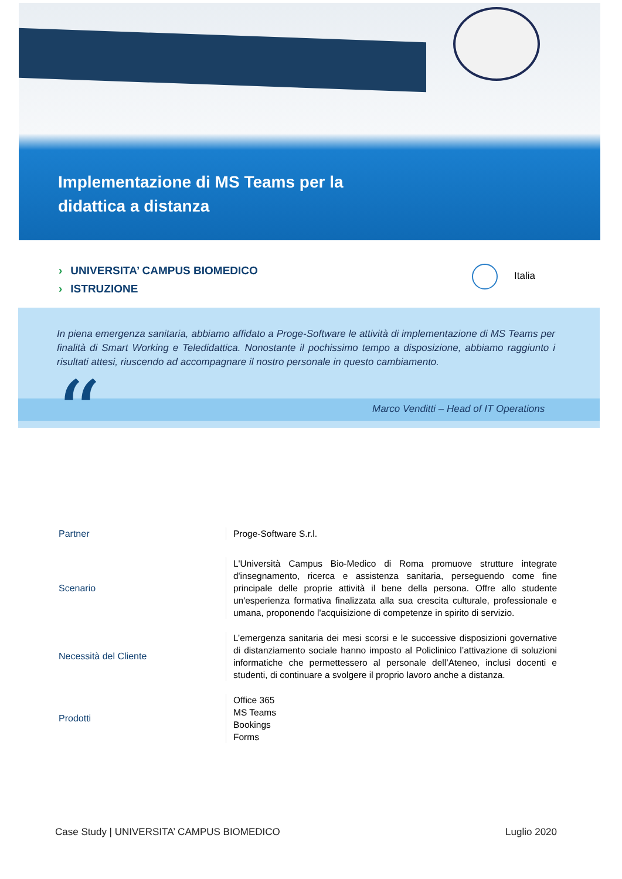Implementazione di MS Teams per la
didattica a distanza
› UNIVERSITA’ CAMPUS BIOMEDICO
› ISTRUZIONE
Italia
In piena emergenza sanitaria, abbiamo affidato a Proge-Software le attività di implementazione di MS Teams per finalità di Smart Working e Teledidattica. Nonostante il pochissimo tempo a disposizione, abbiamo raggiunto i risultati attesi, riuscendo ad accompagnare il nostro personale in questo cambiamento.
“
Marco Venditti – Head of IT Operations
Partner
Proge-Software S.r.l.
Scenario
L'Università Campus Bio-Medico di Roma promuove strutture integrate d'insegnamento, ricerca e assistenza sanitaria, perseguendo come fine principale delle proprie attività il bene della persona. Offre allo studente un'esperienza formativa finalizzata alla sua crescita culturale, professionale e umana, proponendo l'acquisizione di competenze in spirito di servizio.
Necessità del Cliente
L’emergenza sanitaria dei mesi scorsi e le successive disposizioni governative di distanziamento sociale hanno imposto al Policlinico l’attivazione di soluzioni informatiche che permettessero al personale dell’Ateneo, inclusi docenti e studenti, di continuare a svolgere il proprio lavoro anche a distanza.
Prodotti
Office 365
MS Teams
Bookings
Forms
Case Study | UNIVERSITA’ CAMPUS BIOMEDICO
Luglio 2020